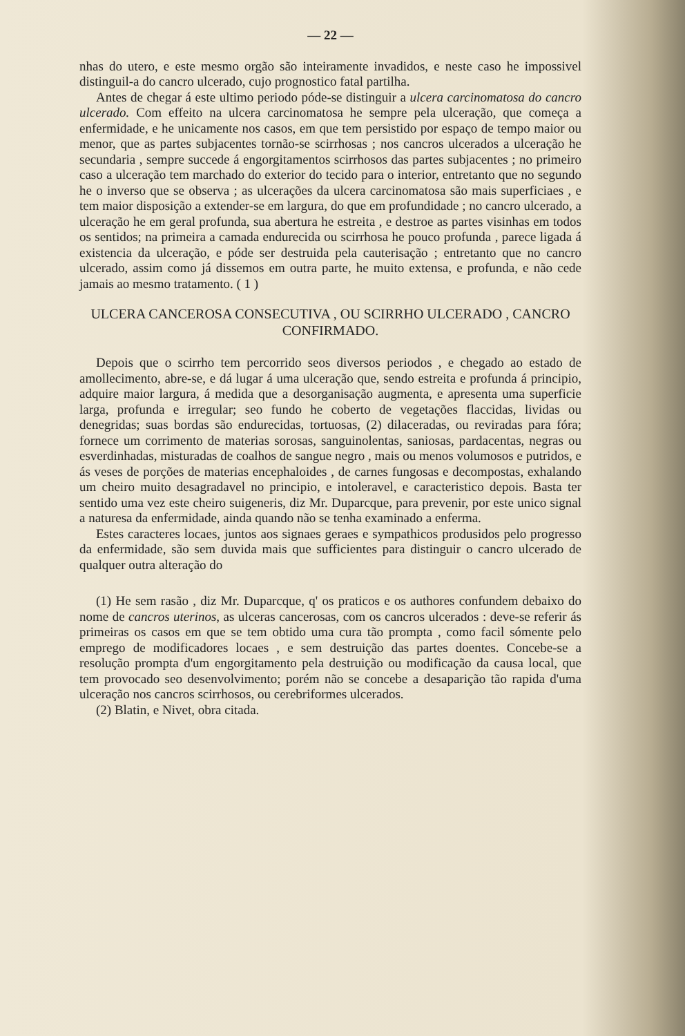— 22 —
nhas do utero, e este mesmo orgão são inteiramente invadidos, e neste caso he impossivel distinguil-a do cancro ulcerado, cujo prognostico fatal partilha.
Antes de chegar á este ultimo periodo póde-se distinguir a ulcera carcinomatosa do cancro ulcerado. Com effeito na ulcera carcinomatosa he sempre pela ulceração, que começa a enfermidade, e he unicamente nos casos, em que tem persistido por espaço de tempo maior ou menor, que as partes subjacentes tornão-se scirrhosas ; nos cancros ulcerados a ulceração he secundaria , sempre succede á engorgitamentos scirrhosos das partes subjacentes ; no primeiro caso a ulceração tem marchado do exterior do tecido para o interior, entretanto que no segundo he o inverso que se observa ; as ulcerações da ulcera carcinomatosa são mais superficiaes , e tem maior disposição a extender-se em largura, do que em profundidade ; no cancro ulcerado, a ulceração he em geral profunda, sua abertura he estreita , e destroe as partes visinhas em todos os sentidos; na primeira a camada endurecida ou scirrhosa he pouco profunda , parece ligada á existencia da ulceração, e póde ser destruida pela cauterisação ; entretanto que no cancro ulcerado, assim como já dissemos em outra parte, he muito extensa, e profunda, e não cede jamais ao mesmo tratamento. ( 1 )
ULCERA CANCEROSA CONSECUTIVA , OU SCIRRHO ULCERADO , CANCRO CONFIRMADO.
Depois que o scirrho tem percorrido seos diversos periodos , e chegado ao estado de amollecimento, abre-se, e dá lugar á uma ulceração que, sendo estreita e profunda á principio, adquire maior largura, á medida que a desorganisação augmenta, e apresenta uma superficie larga, profunda e irregular; seo fundo he coberto de vegetações flaccidas, lividas ou denegridas; suas bordas são endurecidas, tortuosas, (2) dilaceradas, ou reviradas para fóra; fornece um corrimento de materias sorosas, sanguinolentas, saniosas, pardacentas, negras ou esverdinhadas, misturadas de coalhos de sangue negro , mais ou menos volumosos e putridos, e ás veses de porções de materias encephaloides , de carnes fungosas e decompostas, exhalando um cheiro muito desagradavel no principio, e intoleravel, e caracteristico depois. Basta ter sentido uma vez este cheiro suigeneris, diz Mr. Duparcque, para prevenir, por este unico signal a naturesa da enfermidade, ainda quando não se tenha examinado a enferma.
Estes caracteres locaes, juntos aos signaes geraes e sympathicos produsidos pelo progresso da enfermidade, são sem duvida mais que sufficientes para distinguir o cancro ulcerado de qualquer outra alteração do
(1) He sem rasão , diz Mr. Duparcque, q' os praticos e os authores confundem debaixo do nome de cancros uterinos, as ulceras cancerosas, com os cancros ulcerados : deve-se referir ás primeiras os casos em que se tem obtido uma cura tão prompta , como facil sómente pelo emprego de modificadores locaes , e sem destruição das partes doentes. Concebe-se a resolução prompta d'um engorgitamento pela destruição ou modificação da causa local, que tem provocado seo desenvolvimento; porém não se concebe a desaparição tão rapida d'uma ulceração nos cancros scirrhosos, ou cerebriformes ulcerados.
(2) Blatin, e Nivet, obra citada.